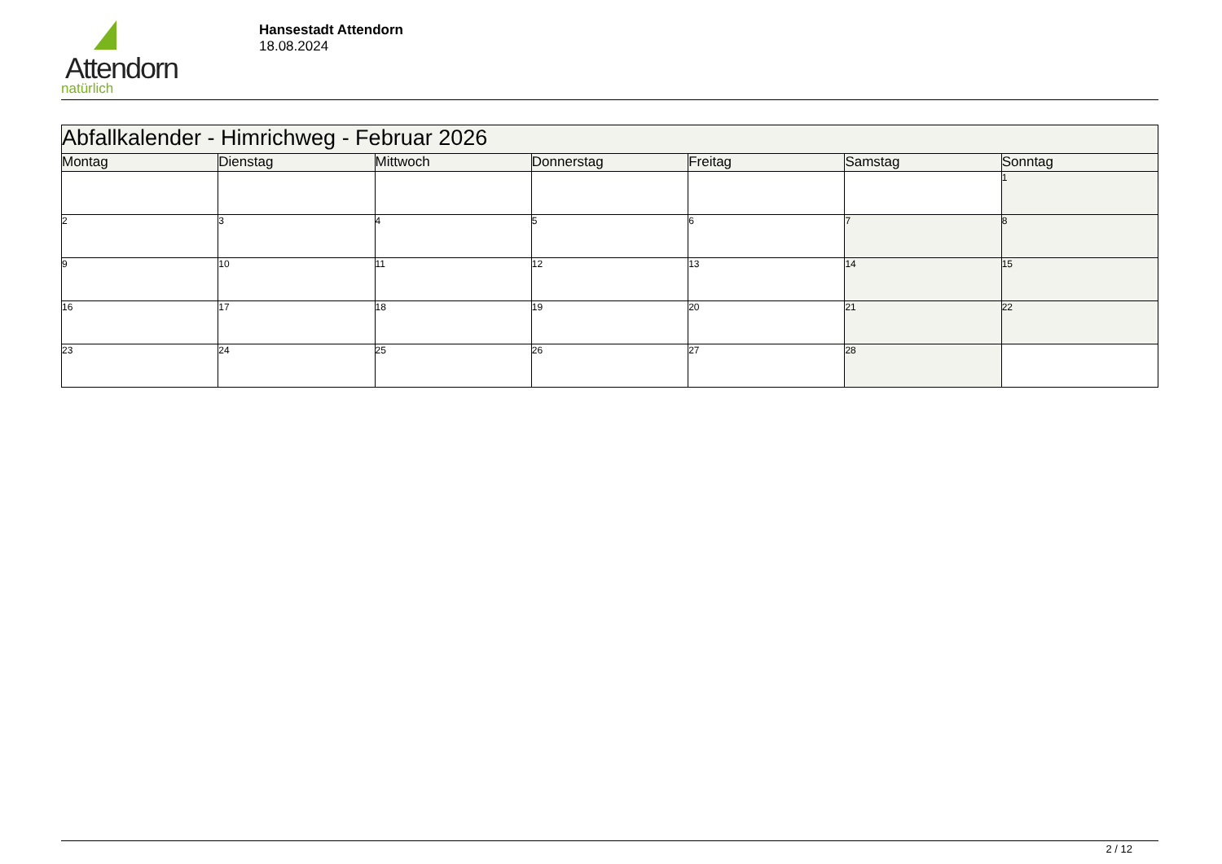Attendorn
natürlich
Hansestadt Attendorn
18.08.2024
| Abfallkalender - Himrichweg - Februar 2026 | | | | | | |
| Montag | Dienstag | Mittwoch | Donnerstag | Freitag | Samstag | Sonntag |
| | | | | | | 1 |
| 2 | 3 | 4 | 5 | 6 | 7 | 8 |
| 9 | 10 | 11 | 12 | 13 | 14 | 15 |
| 16 | 17 | 18 | 19 | 20 | 21 | 22 |
| 23 | 24 | 25 | 26 | 27 | 28 | |
2 / 12